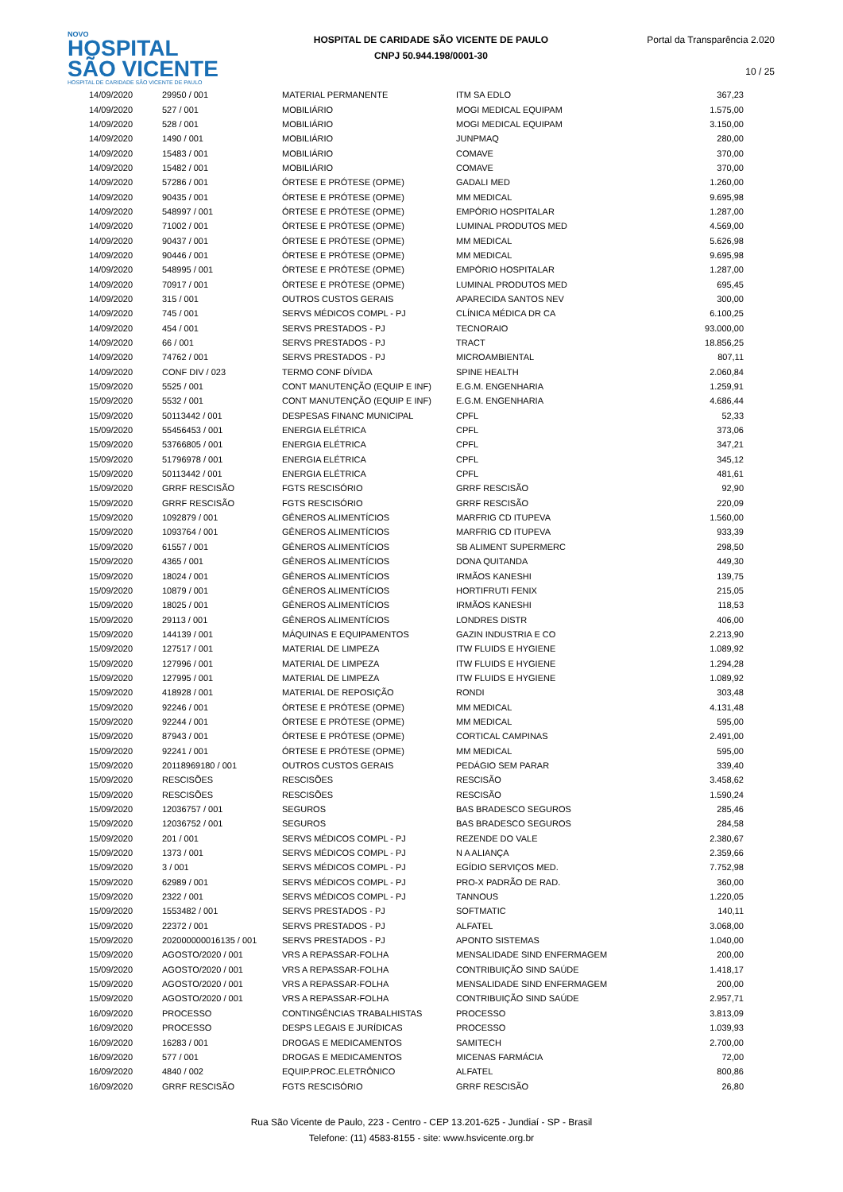NOVO
HOSPITAL
SÃO VICENTE
HOSPITAL DE CARIDADE SÃO VICENTE DE PAULO
HOSPITAL DE CARIDADE SÃO VICENTE DE PAULO
CNPJ 50.944.198/0001-30
Portal da Transparência 2.020
10 / 25
| 14/09/2020 | 29950 / 001 | MATERIAL PERMANENTE | ITM SA EDLO | 367,23 |
| 14/09/2020 | 527 / 001 | MOBILIÁRIO | MOGI MEDICAL EQUIPAM | 1.575,00 |
| 14/09/2020 | 528 / 001 | MOBILIÁRIO | MOGI MEDICAL EQUIPAM | 3.150,00 |
| 14/09/2020 | 1490 / 001 | MOBILIÁRIO | JUNPMAQ | 280,00 |
| 14/09/2020 | 15483 / 001 | MOBILIÁRIO | COMAVE | 370,00 |
| 14/09/2020 | 15482 / 001 | MOBILIÁRIO | COMAVE | 370,00 |
| 14/09/2020 | 57286 / 001 | ÓRTESE E PRÓTESE (OPME) | GADALI MED | 1.260,00 |
| 14/09/2020 | 90435 / 001 | ÓRTESE E PRÓTESE (OPME) | MM MEDICAL | 9.695,98 |
| 14/09/2020 | 548997 / 001 | ÓRTESE E PRÓTESE (OPME) | EMPÓRIO HOSPITALAR | 1.287,00 |
| 14/09/2020 | 71002 / 001 | ÓRTESE E PRÓTESE (OPME) | LUMINAL PRODUTOS MED | 4.569,00 |
| 14/09/2020 | 90437 / 001 | ÓRTESE E PRÓTESE (OPME) | MM MEDICAL | 5.626,98 |
| 14/09/2020 | 90446 / 001 | ÓRTESE E PRÓTESE (OPME) | MM MEDICAL | 9.695,98 |
| 14/09/2020 | 548995 / 001 | ÓRTESE E PRÓTESE (OPME) | EMPÓRIO HOSPITALAR | 1.287,00 |
| 14/09/2020 | 70917 / 001 | ÓRTESE E PRÓTESE (OPME) | LUMINAL PRODUTOS MED | 695,45 |
| 14/09/2020 | 315 / 001 | OUTROS CUSTOS GERAIS | APARECIDA SANTOS NEV | 300,00 |
| 14/09/2020 | 745 / 001 | SERVS MÉDICOS COMPL - PJ | CLÍNICA MÉDICA DR CA | 6.100,25 |
| 14/09/2020 | 454 / 001 | SERVS PRESTADOS - PJ | TECNORAIO | 93.000,00 |
| 14/09/2020 | 66 / 001 | SERVS PRESTADOS - PJ | TRACT | 18.856,25 |
| 14/09/2020 | 74762 / 001 | SERVS PRESTADOS - PJ | MICROAMBIENTAL | 807,11 |
| 14/09/2020 | CONF DIV / 023 | TERMO CONF DÍVIDA | SPINE HEALTH | 2.060,84 |
| 15/09/2020 | 5525 / 001 | CONT MANUTENÇÃO (EQUIP E INF) | E.G.M. ENGENHARIA | 1.259,91 |
| 15/09/2020 | 5532 / 001 | CONT MANUTENÇÃO (EQUIP E INF) | E.G.M. ENGENHARIA | 4.686,44 |
| 15/09/2020 | 50113442 / 001 | DESPESAS FINANC MUNICIPAL | CPFL | 52,33 |
| 15/09/2020 | 55456453 / 001 | ENERGIA ELÉTRICA | CPFL | 373,06 |
| 15/09/2020 | 53766805 / 001 | ENERGIA ELÉTRICA | CPFL | 347,21 |
| 15/09/2020 | 51796978 / 001 | ENERGIA ELÉTRICA | CPFL | 345,12 |
| 15/09/2020 | 50113442 / 001 | ENERGIA ELÉTRICA | CPFL | 481,61 |
| 15/09/2020 | GRRF RESCISÃO | FGTS RESCISÓRIO | GRRF RESCISÃO | 92,90 |
| 15/09/2020 | GRRF RESCISÃO | FGTS RESCISÓRIO | GRRF RESCISÃO | 220,09 |
| 15/09/2020 | 1092879 / 001 | GÊNEROS ALIMENTÍCIOS | MARFRIG CD ITUPEVA | 1.560,00 |
| 15/09/2020 | 1093764 / 001 | GÊNEROS ALIMENTÍCIOS | MARFRIG CD ITUPEVA | 933,39 |
| 15/09/2020 | 61557 / 001 | GÊNEROS ALIMENTÍCIOS | SB ALIMENT SUPERMERC | 298,50 |
| 15/09/2020 | 4365 / 001 | GÊNEROS ALIMENTÍCIOS | DONA QUITANDA | 449,30 |
| 15/09/2020 | 18024 / 001 | GÊNEROS ALIMENTÍCIOS | IRMÃOS KANESHI | 139,75 |
| 15/09/2020 | 10879 / 001 | GÊNEROS ALIMENTÍCIOS | HORTIFRUTI FENIX | 215,05 |
| 15/09/2020 | 18025 / 001 | GÊNEROS ALIMENTÍCIOS | IRMÃOS KANESHI | 118,53 |
| 15/09/2020 | 29113 / 001 | GÊNEROS ALIMENTÍCIOS | LONDRES DISTR | 406,00 |
| 15/09/2020 | 144139 / 001 | MÁQUINAS E EQUIPAMENTOS | GAZIN INDUSTRIA E CO | 2.213,90 |
| 15/09/2020 | 127517 / 001 | MATERIAL DE LIMPEZA | ITW FLUIDS E HYGIENE | 1.089,92 |
| 15/09/2020 | 127996 / 001 | MATERIAL DE LIMPEZA | ITW FLUIDS E HYGIENE | 1.294,28 |
| 15/09/2020 | 127995 / 001 | MATERIAL DE LIMPEZA | ITW FLUIDS E HYGIENE | 1.089,92 |
| 15/09/2020 | 418928 / 001 | MATERIAL DE REPOSIÇÃO | RONDI | 303,48 |
| 15/09/2020 | 92246 / 001 | ÓRTESE E PRÓTESE (OPME) | MM MEDICAL | 4.131,48 |
| 15/09/2020 | 92244 / 001 | ÓRTESE E PRÓTESE (OPME) | MM MEDICAL | 595,00 |
| 15/09/2020 | 87943 / 001 | ÓRTESE E PRÓTESE (OPME) | CORTICAL CAMPINAS | 2.491,00 |
| 15/09/2020 | 92241 / 001 | ÓRTESE E PRÓTESE (OPME) | MM MEDICAL | 595,00 |
| 15/09/2020 | 20118969180 / 001 | OUTROS CUSTOS GERAIS | PEDÁGIO SEM PARAR | 339,40 |
| 15/09/2020 | RESCISÕES | RESCISÕES | RESCISÃO | 3.458,62 |
| 15/09/2020 | RESCISÕES | RESCISÕES | RESCISÃO | 1.590,24 |
| 15/09/2020 | 12036757 / 001 | SEGUROS | BAS BRADESCO SEGUROS | 285,46 |
| 15/09/2020 | 12036752 / 001 | SEGUROS | BAS BRADESCO SEGUROS | 284,58 |
| 15/09/2020 | 201 / 001 | SERVS MÉDICOS COMPL - PJ | REZENDE DO VALE | 2.380,67 |
| 15/09/2020 | 1373 / 001 | SERVS MÉDICOS COMPL - PJ | N A ALIANÇA | 2.359,66 |
| 15/09/2020 | 3 / 001 | SERVS MÉDICOS COMPL - PJ | EGÍDIO SERVIÇOS MED. | 7.752,98 |
| 15/09/2020 | 62989 / 001 | SERVS MÉDICOS COMPL - PJ | PRO-X PADRÃO DE RAD. | 360,00 |
| 15/09/2020 | 2322 / 001 | SERVS MÉDICOS COMPL - PJ | TANNOUS | 1.220,05 |
| 15/09/2020 | 1553482 / 001 | SERVS PRESTADOS - PJ | SOFTMATIC | 140,11 |
| 15/09/2020 | 22372 / 001 | SERVS PRESTADOS - PJ | ALFATEL | 3.068,00 |
| 15/09/2020 | 202000000016135 / 001 | SERVS PRESTADOS - PJ | APONTO SISTEMAS | 1.040,00 |
| 15/09/2020 | AGOSTO/2020 / 001 | VRS A REPASSAR-FOLHA | MENSALIDADE SIND ENFERMAGEM | 200,00 |
| 15/09/2020 | AGOSTO/2020 / 001 | VRS A REPASSAR-FOLHA | CONTRIBUIÇÃO SIND SAÚDE | 1.418,17 |
| 15/09/2020 | AGOSTO/2020 / 001 | VRS A REPASSAR-FOLHA | MENSALIDADE SIND ENFERMAGEM | 200,00 |
| 15/09/2020 | AGOSTO/2020 / 001 | VRS A REPASSAR-FOLHA | CONTRIBUIÇÃO SIND SAÚDE | 2.957,71 |
| 16/09/2020 | PROCESSO | CONTINGÊNCIAS TRABALHISTAS | PROCESSO | 3.813,09 |
| 16/09/2020 | PROCESSO | DESPS LEGAIS E JURÍDICAS | PROCESSO | 1.039,93 |
| 16/09/2020 | 16283 / 001 | DROGAS E MEDICAMENTOS | SAMITECH | 2.700,00 |
| 16/09/2020 | 577 / 001 | DROGAS E MEDICAMENTOS | MICENAS FARMÁCIA | 72,00 |
| 16/09/2020 | 4840 / 002 | EQUIP.PROC.ELETRÔNICO | ALFATEL | 800,86 |
| 16/09/2020 | GRRF RESCISÃO | FGTS RESCISÓRIO | GRRF RESCISÃO | 26,80 |
Rua São Vicente de Paulo, 223 - Centro - CEP 13.201-625 - Jundiaí - SP - Brasil
Telefone: (11) 4583-8155 - site: www.hsvicente.org.br